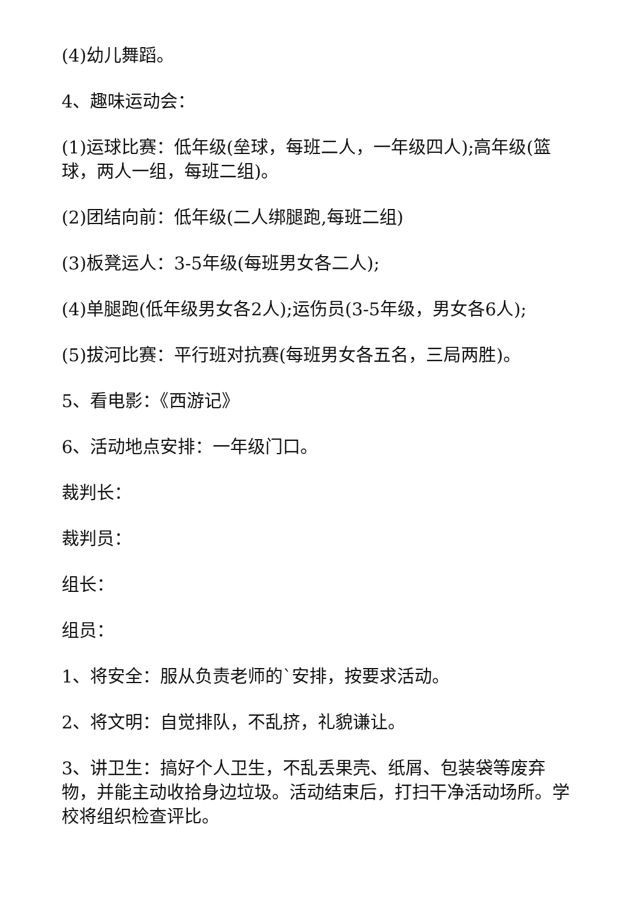(4)幼儿舞蹈。
4、趣味运动会：
(1)运球比赛：低年级(垒球，每班二人，一年级四人);高年级(篮球，两人一组，每班二组)。
(2)团结向前：低年级(二人绑腿跑,每班二组)
(3)板凳运人：3-5年级(每班男女各二人);
(4)单腿跑(低年级男女各2人);运伤员(3-5年级，男女各6人);
(5)拔河比赛：平行班对抗赛(每班男女各五名，三局两胜)。
5、看电影：《西游记》
6、活动地点安排：一年级门口。
裁判长：
裁判员：
组长：
组员：
1、将安全：服从负责老师的`安排，按要求活动。
2、将文明：自觉排队，不乱挤，礼貌谦让。
3、讲卫生：搞好个人卫生，不乱丢果壳、纸屑、包装袋等废弃物，并能主动收拾身边垃圾。活动结束后，打扫干净活动场所。学校将组织检查评比。